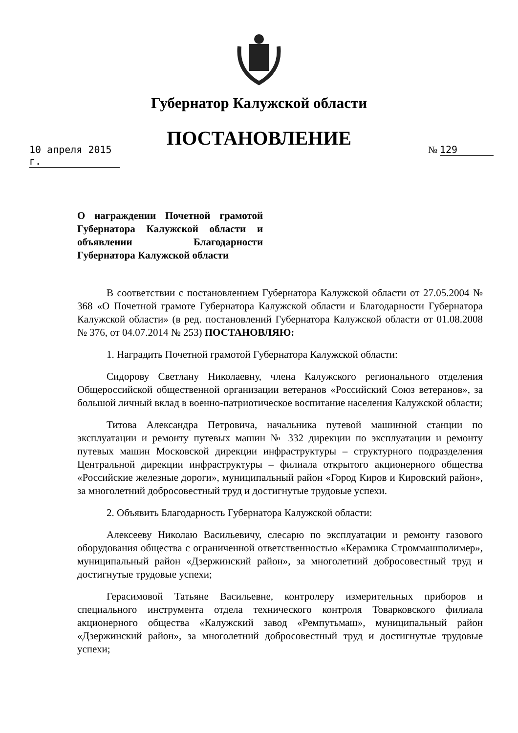Губернатор Калужской области
ПОСТАНОВЛЕНИЕ
10 апреля 2015 г.
№ 129
О награждении Почетной грамотой Губернатора Калужской области и объявлении Благодарности Губернатора Калужской области
В соответствии с постановлением Губернатора Калужской области от 27.05.2004 № 368 «О Почетной грамоте Губернатора Калужской области и Благодарности Губернатора Калужской области» (в ред. постановлений Губернатора Калужской области от 01.08.2008 № 376, от 04.07.2014 № 253) ПОСТАНОВЛЯЮ:
1. Наградить Почетной грамотой Губернатора Калужской области:
Сидорову Светлану Николаевну, члена Калужского регионального отделения Общероссийской общественной организации ветеранов «Российский Союз ветеранов», за большой личный вклад в военно-патриотическое воспитание населения Калужской области;
Титова Александра Петровича, начальника путевой машинной станции по эксплуатации и ремонту путевых машин № 332 дирекции по эксплуатации и ремонту путевых машин Московской дирекции инфраструктуры – структурного подразделения Центральной дирекции инфраструктуры – филиала открытого акционерного общества «Российские железные дороги», муниципальный район «Город Киров и Кировский район», за многолетний добросовестный труд и достигнутые трудовые успехи.
2. Объявить Благодарность Губернатора Калужской области:
Алексееву Николаю Васильевичу, слесарю по эксплуатации и ремонту газового оборудования общества с ограниченной ответственностью «Керамика Строммашполимер», муниципальный район «Дзержинский район», за многолетний добросовестный труд и достигнутые трудовые успехи;
Герасимовой Татьяне Васильевне, контролеру измерительных приборов и специального инструмента отдела технического контроля Товарковского филиала акционерного общества «Калужский завод «Ремпутьмаш», муниципальный район «Дзержинский район», за многолетний добросовестный труд и достигнутые трудовые успехи;